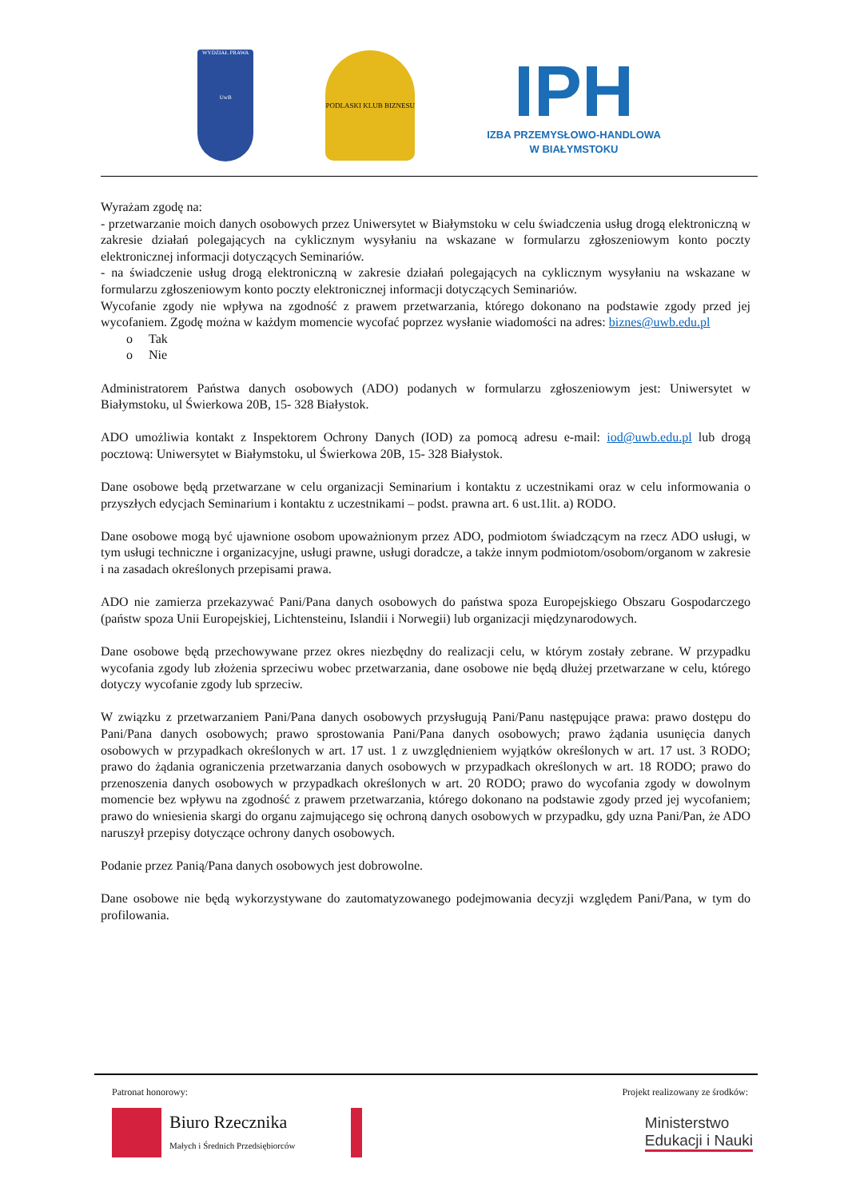WYDZIAŁ PRAWA
UwB
PODLASKI KLUB BIZNESU
IPH
IZBA PRZEMYSŁOWO-HANDLOWA
W BIAŁYMSTOKU
Wyrażam zgodę na:
- przetwarzanie moich danych osobowych przez Uniwersytet w Białymstoku w celu świadczenia usług drogą elektroniczną w zakresie działań polegających na cyklicznym wysyłaniu na wskazane w formularzu zgłoszeniowym konto poczty elektronicznej informacji dotyczących Seminariów.
- na świadczenie usług drogą elektroniczną w zakresie działań polegających na cyklicznym wysyłaniu na wskazane w formularzu zgłoszeniowym konto poczty elektronicznej informacji dotyczących Seminariów.
Wycofanie zgody nie wpływa na zgodność z prawem przetwarzania, którego dokonano na podstawie zgody przed jej wycofaniem. Zgodę można w każdym momencie wycofać poprzez wysłanie wiadomości na adres: biznes@uwb.edu.pl
o Tak
o Nie
Administratorem Państwa danych osobowych (ADO) podanych w formularzu zgłoszeniowym jest: Uniwersytet w Białymstoku, ul Świerkowa 20B, 15- 328 Białystok.
ADO umożliwia kontakt z Inspektorem Ochrony Danych (IOD) za pomocą adresu e-mail: iod@uwb.edu.pl lub drogą pocztową: Uniwersytet w Białymstoku, ul Świerkowa 20B, 15- 328 Białystok.
Dane osobowe będą przetwarzane w celu organizacji Seminarium i kontaktu z uczestnikami oraz w celu informowania o przyszłych edycjach Seminarium i kontaktu z uczestnikami – podst. prawna art. 6 ust.1lit. a) RODO.
Dane osobowe mogą być ujawnione osobom upoważnionym przez ADO, podmiotom świadczącym na rzecz ADO usługi, w tym usługi techniczne i organizacyjne, usługi prawne, usługi doradcze, a także innym podmiotom/osobom/organom w zakresie i na zasadach określonych przepisami prawa.
ADO nie zamierza przekazywać Pani/Pana danych osobowych do państwa spoza Europejskiego Obszaru Gospodarczego (państw spoza Unii Europejskiej, Lichtensteinu, Islandii i Norwegii) lub organizacji międzynarodowych.
Dane osobowe będą przechowywane przez okres niezbędny do realizacji celu, w którym zostały zebrane. W przypadku wycofania zgody lub złożenia sprzeciwu wobec przetwarzania, dane osobowe nie będą dłużej przetwarzane w celu, którego dotyczy wycofanie zgody lub sprzeciw.
W związku z przetwarzaniem Pani/Pana danych osobowych przysługują Pani/Panu następujące prawa: prawo dostępu do Pani/Pana danych osobowych; prawo sprostowania Pani/Pana danych osobowych; prawo żądania usunięcia danych osobowych w przypadkach określonych w art. 17 ust. 1 z uwzględnieniem wyjątków określonych w art. 17 ust. 3 RODO; prawo do żądania ograniczenia przetwarzania danych osobowych w przypadkach określonych w art. 18 RODO; prawo do przenoszenia danych osobowych w przypadkach określonych w art. 20 RODO; prawo do wycofania zgody w dowolnym momencie bez wpływu na zgodność z prawem przetwarzania, którego dokonano na podstawie zgody przed jej wycofaniem; prawo do wniesienia skargi do organu zajmującego się ochroną danych osobowych w przypadku, gdy uzna Pani/Pan, że ADO naruszył przepisy dotyczące ochrony danych osobowych.
Podanie przez Panią/Pana danych osobowych jest dobrowolne.
Dane osobowe nie będą wykorzystywane do zautomatyzowanego podejmowania decyzji względem Pani/Pana, w tym do profilowania.
Patronat honorowy: Projekt realizowany ze środków:
Biuro Rzecznika
Małych i Średnich Przedsiębiorców
Ministerstwo
Edukacji i Nauki